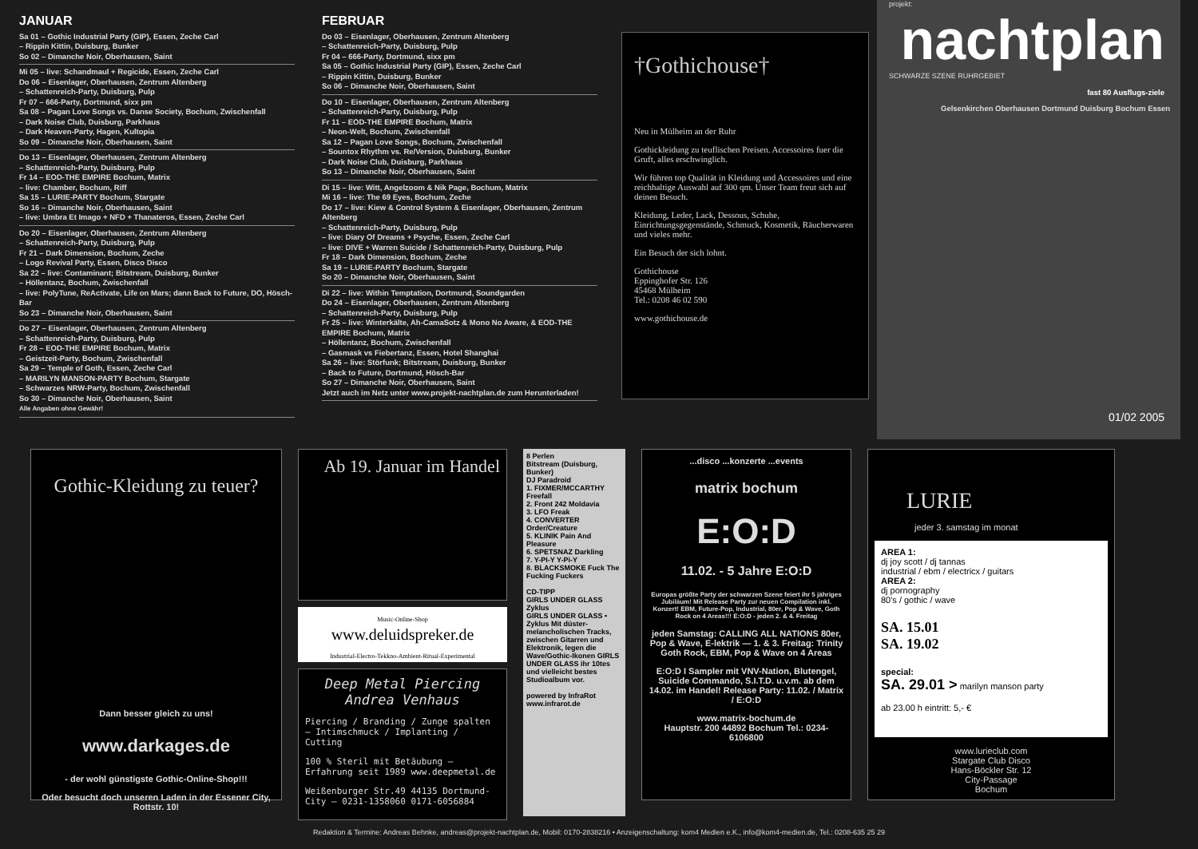JANUAR
Sa 01 – Gothic Industrial Party (GIP), Essen, Zeche Carl
– Rippin Kittin, Duisburg, Bunker
So 02 – Dimanche Noir, Oberhausen, Saint
Mi 05 – live: Schandmaul + Regicide, Essen, Zeche Carl
Do 06 – Eisenlager, Oberhausen, Zentrum Altenberg
– Schattenreich-Party, Duisburg, Pulp
Fr 07 – 666-Party, Dortmund, sixx pm
Sa 08 – Pagan Love Songs vs. Danse Society, Bochum, Zwischenfall
– Dark Noise Club, Duisburg, Parkhaus
– Dark Heaven-Party, Hagen, Kultopia
So 09 – Dimanche Noir, Oberhausen, Saint
Do 13 – Eisenlager, Oberhausen, Zentrum Altenberg
– Schattenreich-Party, Duisburg, Pulp
Fr 14 – EOD-THE EMPIRE Bochum, Matrix
– live: Chamber, Bochum, Riff
Sa 15 – LURIE-PARTY Bochum, Stargate
So 16 – Dimanche Noir, Oberhausen, Saint
– live: Umbra Et Imago + NFD + Thanateros, Essen, Zeche Carl
Do 20 – Eisenlager, Oberhausen, Zentrum Altenberg
– Schattenreich-Party, Duisburg, Pulp
Fr 21 – Dark Dimension, Bochum, Zeche
– Logo Revival Party, Essen, Disco Disco
Sa 22 – live: Contaminant; Bitstream, Duisburg, Bunker
– Höllentanz, Bochum, Zwischenfall
– live: PolyTune, ReActivate, Life on Mars; dann Back to Future, DO, Hösch-Bar
So 23 – Dimanche Noir, Oberhausen, Saint
Do 27 – Eisenlager, Oberhausen, Zentrum Altenberg
– Schattenreich-Party, Duisburg, Pulp
Fr 28 – EOD-THE EMPIRE Bochum, Matrix
– Geistzeit-Party, Bochum, Zwischenfall
Sa 29 – Temple of Goth, Essen, Zeche Carl
– MARILYN MANSON-PARTY Bochum, Stargate
– Schwarzes NRW-Party, Bochum, Zwischenfall
So 30 – Dimanche Noir, Oberhausen, Saint
Alle Angaben ohne Gewähr!
FEBRUAR
Do 03 – Eisenlager, Oberhausen, Zentrum Altenberg
– Schattenreich-Party, Duisburg, Pulp
Fr 04 – 666-Party, Dortmund, sixx pm
Sa 05 – Gothic Industrial Party (GIP), Essen, Zeche Carl
– Rippin Kittin, Duisburg, Bunker
So 06 – Dimanche Noir, Oberhausen, Saint
Do 10 – Eisenlager, Oberhausen, Zentrum Altenberg
– Schattenreich-Party, Duisburg, Pulp
Fr 11 – EOD-THE EMPIRE Bochum, Matrix
– Neon-Welt, Bochum, Zwischenfall
Sa 12 – Pagan Love Songs, Bochum, Zwischenfall
– Sountox Rhythm vs. Re/Version, Duisburg, Bunker
– Dark Noise Club, Duisburg, Parkhaus
So 13 – Dimanche Noir, Oberhausen, Saint
Di 15 – live: Witt, Angelzoom & Nik Page, Bochum, Matrix
Mi 16 – live: The 69 Eyes, Bochum, Zeche
Do 17 – live: Kiew & Control System & Eisenlager, Oberhausen, Zentrum Altenberg
– Schattenreich-Party, Duisburg, Pulp
– live: Diary Of Dreams + Psyche, Essen, Zeche Carl
– live: DIVE + Warren Suicide / Schattenreich-Party, Duisburg, Pulp
Fr 18 – Dark Dimension, Bochum, Zeche
Sa 19 – LURIE-PARTY Bochum, Stargate
So 20 – Dimanche Noir, Oberhausen, Saint
Di 22 – live: Within Temptation, Dortmund, Soundgarden
Do 24 – Eisenlager, Oberhausen, Zentrum Altenberg
– Schattenreich-Party, Duisburg, Pulp
Fr 25 – live: Winterkälte, Ah-CamaSotz & Mono No Aware, & EOD-THE EMPIRE Bochum, Matrix
– Höllentanz, Bochum, Zwischenfall
– Gasmask vs Fiebertanz, Essen, Hotel Shanghai
Sa 26 – live: Störfunk; Bitstream, Duisburg, Bunker
– Back to Future, Dortmund, Hösch-Bar
So 27 – Dimanche Noir, Oberhausen, Saint
Jetzt auch im Netz unter www.projekt-nachtplan.de zum Herunterladen!
†Gothichouse†
Neu in Mülheim an der Ruhr
Gothickleidung zu teuflischen Preisen. Accessoires fuer die Gruft, alles erschwinglich.
Wir führen top Qualität in Kleidung und Accessoires und eine reichhaltige Auswahl auf 300 qm. Unser Team freut sich auf deinen Besuch.
Kleidung, Leder, Lack, Dessous, Schuhe, Einrichtungsgegenstände, Schmuck, Kosmetik, Räucherwaren und vieles mehr.
Ein Besuch der sich lohnt.
Gothichouse
Eppinghofer Str. 126
45468 Mülheim
Tel.: 0208 46 02 590
www.gothichouse.de
projekt:
nachtplan
SCHWARZE SZENE RUHRGEBIET
fast 80 Ausflugs-ziele
Gelsenkirchen Oberhausen Dortmund Duisburg Bochum Essen
01/02 2005
Gothic-Kleidung zu teuer?
Dann besser gleich zu uns!
www.darkages.de
- der wohl günstigste Gothic-Online-Shop!!!
Oder besucht doch unseren Laden in der Essener City, Rottstr. 10!
Ab 19. Januar im Handel
Music-Online-Shop
www.deluidspreker.de
Industrial-Electro-Tekkno-Ambient-Ritual-Experimental
Deep Metal Piercing
Andrea Venhaus
Piercing / Branding / Zunge spalten — Intimschmuck / Implanting / Cutting
100 % Steril mit Betäubung — Erfahrung seit 1989 www.deepmetal.de
Weißenburger Str.49 44135 Dortmund-City — 0231-1358060 0171-6056884
8 Perlen
Bitstream (Duisburg, Bunker)
DJ Paradroid
1. FIXMER/MCCARTHY Freefall
2. Front 242 Moldavia
3. LFO Freak
4. CONVERTER Order/Creature
5. KLINIK Pain And Pleasure
6. SPETSNAZ Darkling
7. Y-PI-Y Y-Pi-Y
8. BLACKSMOKE Fuck The Fucking Fuckers
CD-TIPP
GIRLS UNDER GLASS Zyklus
GIRLS UNDER GLASS • Zyklus Mit düster-melancholischen Tracks, zwischen Gitarren und Elektronik, legen die Wave/Gothic-Ikonen GIRLS UNDER GLASS ihr 10tes und vielleicht bestes Studioalbum vor.
powered by InfraRot www.infrarot.de
...disco ...konzerte ...events
matrix bochum
E:O:D
11.02. - 5 Jahre E:O:D
Europas größte Party der schwarzen Szene feiert ihr 5 jähriges Jubiläum! Mit Release Party zur neuen Compilation inkl. Konzert! EBM, Future-Pop, Industrial, 80er, Pop & Wave, Goth Rock on 4 Areas!!! E:O:D - jeden 2. & 4. Freitag
jeden Samstag: CALLING ALL NATIONS 80er, Pop & Wave, E-lektrik — 1. & 3. Freitag: Trinity Goth Rock, EBM, Pop & Wave on 4 Areas
E:O:D I Sampler mit VNV-Nation, Blutengel, Suicide Commando, S.I.T.D. u.v.m. ab dem 14.02. im Handel! Release Party: 11.02. / Matrix / E:O:D
www.matrix-bochum.de
Hauptstr. 200 44892 Bochum Tel.: 0234-6106800
LURIE
jeder 3. samstag im monat
AREA 1:
dj joy scott / dj tannas
industrial / ebm / electricx / guitars
AREA 2:
dj pornography
80's / gothic / wave
SA. 15.01
SA. 19.02
special:
SA. 29.01 > marilyn manson party
ab 23.00 h eintritt: 5,- €
www.lurieclub.com
Stargate Club Disco
Hans-Böckler Str. 12
City-Passage
Bochum
Redaktion & Termine: Andreas Behnke, andreas@projekt-nachtplan.de, Mobil: 0170-2838216 • Anzeigenschaltung: kom4 Medien e.K., info@kom4-medien.de, Tel.: 0208-635 25 29